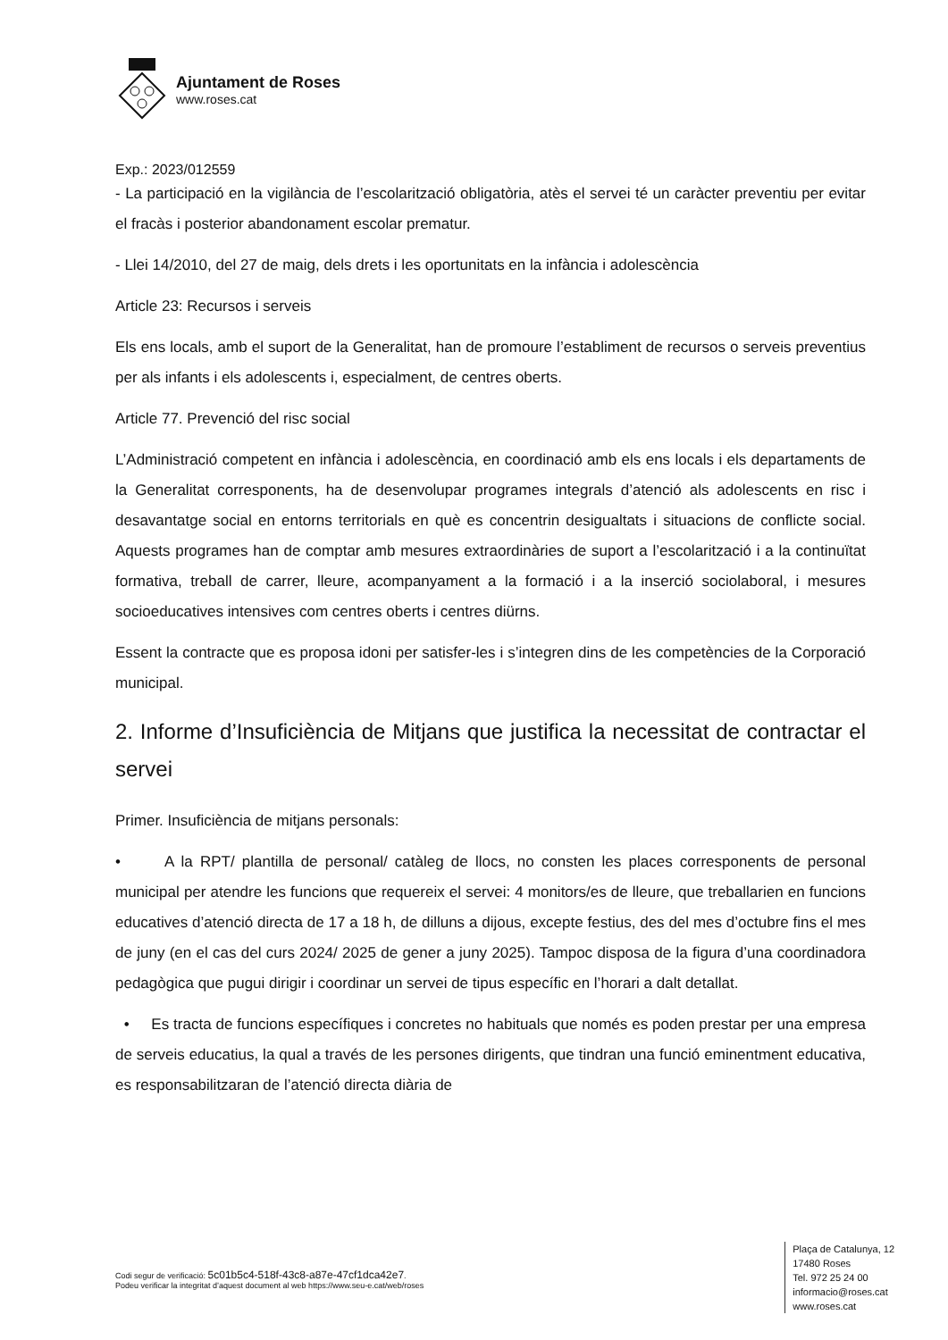Ajuntament de Roses
www.roses.cat
Exp.: 2023/012559
- La participació en la vigilància de l’escolarització obligatòria, atès el servei té un caràcter preventiu per evitar el fracàs i posterior abandonament escolar prematur.
- Llei 14/2010, del 27 de maig, dels drets i les oportunitats en la infància i adolescència
Article 23: Recursos i serveis
Els ens locals, amb el suport de la Generalitat, han de promoure l’establiment de recursos o serveis preventius per als infants i els adolescents i, especialment, de centres oberts.
Article 77. Prevenció del risc social
L’Administració competent en infància i adolescència, en coordinació amb els ens locals i els departaments de la Generalitat corresponents, ha de desenvolupar programes integrals d’atenció als adolescents en risc i desavantatge social en entorns territorials en què es concentrin desigualtats i situacions de conflicte social. Aquests programes han de comptar amb mesures extraordinàries de suport a l’escolarització i a la continuïtat formativa, treball de carrer, lleure, acompanyament a la formació i a la inserció sociolaboral, i mesures socioeducatives intensives com centres oberts i centres diürns.
Essent la contracte que es proposa idoni per satisfer-les i s’integren dins de les competències de la Corporació municipal.
2. Informe d’Insuficiència de Mitjans que justifica la necessitat de contractar el servei
Primer. Insuficiència de mitjans personals:
• A la RPT/ plantilla de personal/ catàleg de llocs, no consten les places corresponents de personal municipal per atendre les funcions que requereix el servei: 4 monitors/es de lleure, que treballarien en funcions educatives d’atenció directa de 17 a 18 h, de dilluns a dijous, excepte festius, des del mes d’octubre fins el mes de juny (en el cas del curs 2024/ 2025 de gener a juny 2025). Tampoc disposa de la figura d’una coordinadora pedagògica que pugui dirigir i coordinar un servei de tipus específic en l’horari a dalt detallat.
• Es tracta de funcions específiques i concretes no habituals que només es poden prestar per una empresa de serveis educatius, la qual a través de les persones dirigents, que tindran una funció eminentment educativa, es responsabilitzaran de l’atenció directa diària de
Codi segur de verificació: 5c01b5c4-518f-43c8-a87e-47cf1dca42e7.
Podeu verificar la integritat d’aquest document al web https://www.seu-e.cat/web/roses
Plaça de Catalunya, 12
17480 Roses
Tel. 972 25 24 00
informacio@roses.cat
www.roses.cat